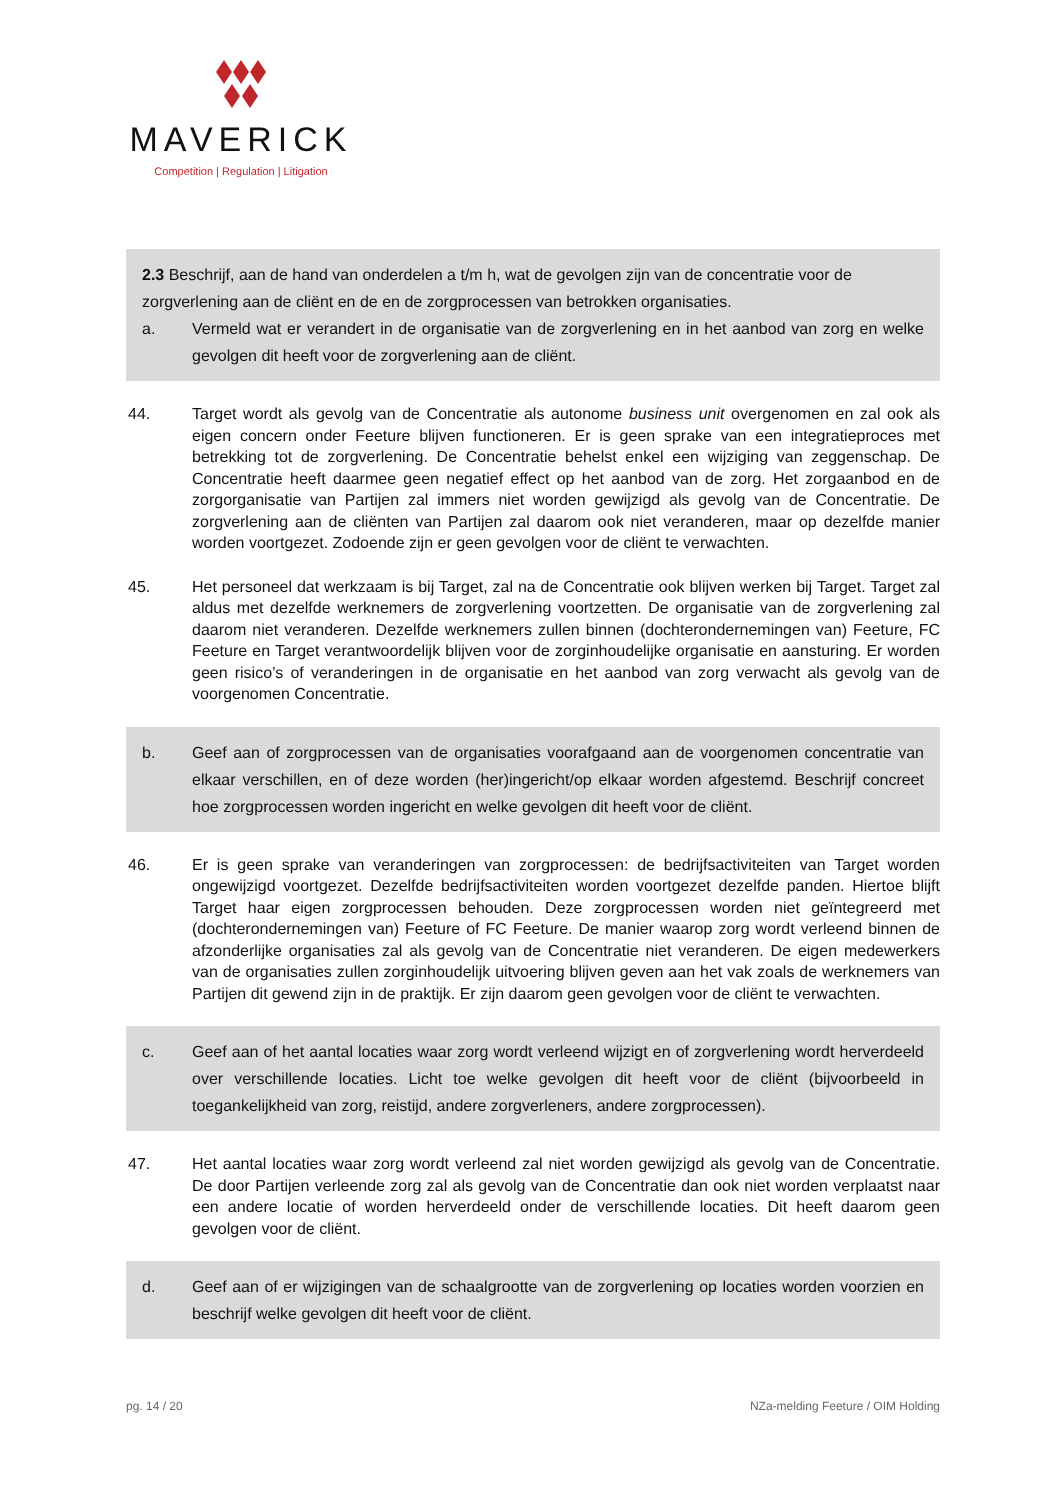MAVERICK
Competition | Regulation | Litigation
2.3 Beschrijf, aan de hand van onderdelen a t/m h, wat de gevolgen zijn van de concentratie voor de zorgverlening aan de cliënt en de en de zorgprocessen van betrokken organisaties.
a. Vermeld wat er verandert in de organisatie van de zorgverlening en in het aanbod van zorg en welke gevolgen dit heeft voor de zorgverlening aan de cliënt.
44. Target wordt als gevolg van de Concentratie als autonome business unit overgenomen en zal ook als eigen concern onder Feeture blijven functioneren. Er is geen sprake van een integratieproces met betrekking tot de zorgverlening. De Concentratie behelst enkel een wijziging van zeggenschap. De Concentratie heeft daarmee geen negatief effect op het aanbod van de zorg. Het zorgaanbod en de zorgorganisatie van Partijen zal immers niet worden gewijzigd als gevolg van de Concentratie. De zorgverlening aan de cliënten van Partijen zal daarom ook niet veranderen, maar op dezelfde manier worden voortgezet. Zodoende zijn er geen gevolgen voor de cliënt te verwachten.
45. Het personeel dat werkzaam is bij Target, zal na de Concentratie ook blijven werken bij Target. Target zal aldus met dezelfde werknemers de zorgverlening voortzetten. De organisatie van de zorgverlening zal daarom niet veranderen. Dezelfde werknemers zullen binnen (dochterondernemingen van) Feeture, FC Feeture en Target verantwoordelijk blijven voor de zorginhoudelijke organisatie en aansturing. Er worden geen risico’s of veranderingen in de organisatie en het aanbod van zorg verwacht als gevolg van de voorgenomen Concentratie.
b. Geef aan of zorgprocessen van de organisaties voorafgaand aan de voorgenomen concentratie van elkaar verschillen, en of deze worden (her)ingericht/op elkaar worden afgestemd. Beschrijf concreet hoe zorgprocessen worden ingericht en welke gevolgen dit heeft voor de cliënt.
46. Er is geen sprake van veranderingen van zorgprocessen: de bedrijfsactiviteiten van Target worden ongewijzigd voortgezet. Dezelfde bedrijfsactiviteiten worden voortgezet dezelfde panden. Hiertoe blijft Target haar eigen zorgprocessen behouden. Deze zorgprocessen worden niet geïntegreerd met (dochterondernemingen van) Feeture of FC Feeture. De manier waarop zorg wordt verleend binnen de afzonderlijke organisaties zal als gevolg van de Concentratie niet veranderen. De eigen medewerkers van de organisaties zullen zorginhoudelijk uitvoering blijven geven aan het vak zoals de werknemers van Partijen dit gewend zijn in de praktijk. Er zijn daarom geen gevolgen voor de cliënt te verwachten.
c. Geef aan of het aantal locaties waar zorg wordt verleend wijzigt en of zorgverlening wordt herverdeeld over verschillende locaties. Licht toe welke gevolgen dit heeft voor de cliënt (bijvoorbeeld in toegankelijkheid van zorg, reistijd, andere zorgverleners, andere zorgprocessen).
47. Het aantal locaties waar zorg wordt verleend zal niet worden gewijzigd als gevolg van de Concentratie. De door Partijen verleende zorg zal als gevolg van de Concentratie dan ook niet worden verplaatst naar een andere locatie of worden herverdeeld onder de verschillende locaties. Dit heeft daarom geen gevolgen voor de cliënt.
d. Geef aan of er wijzigingen van de schaalgrootte van de zorgverlening op locaties worden voorzien en beschrijf welke gevolgen dit heeft voor de cliënt.
pg. 14 / 20 NZa-melding Feeture / OIM Holding